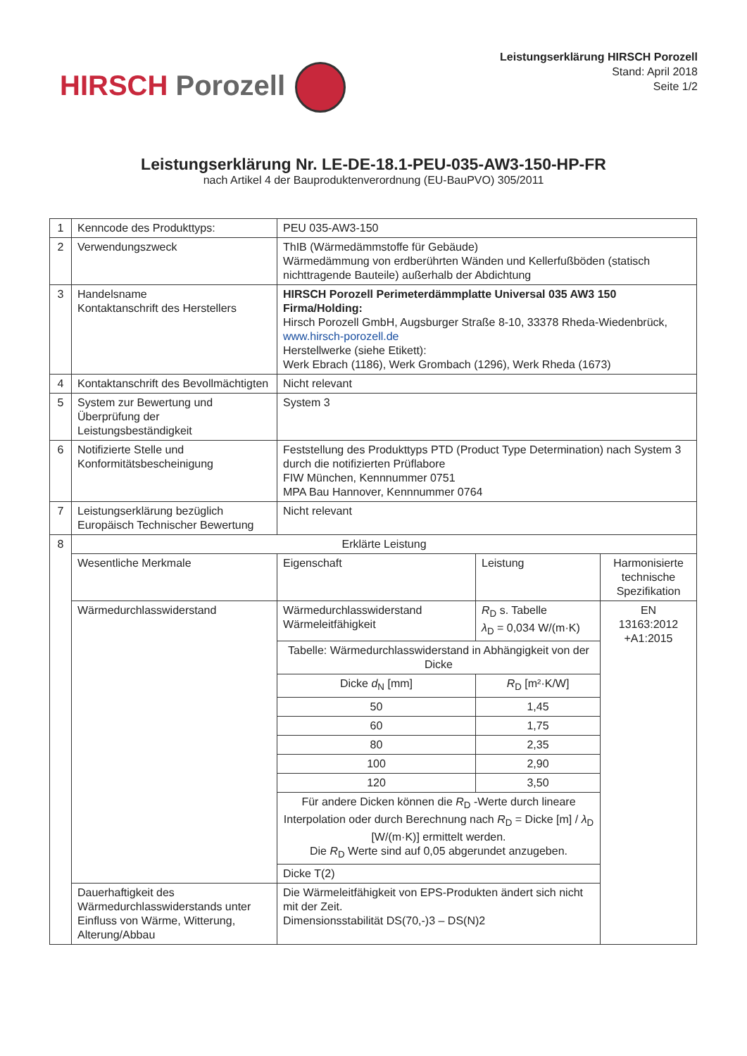HIRSCH Porozell
Leistungserklärung HIRSCH Porozell
Stand: April 2018
Seite 1/2
Leistungserklärung Nr. LE-DE-18.1-PEU-035-AW3-150-HP-FR
nach Artikel 4 der Bauproduktenverordnung (EU-BauPVO) 305/2011
| 1 | Kenncode des Produkttyps: | PEU 035-AW3-150 | | | |
| 2 | Verwendungszweck | ThIB (Wärmedämmstoffe für Gebäude) Wärmedämmung von erdberührten Wänden und Kellerfußböden (statisch nichttragende Bauteile) außerhalb der Abdichtung | | | |
| 3 | Handelsname Kontaktanschrift des Herstellers | HIRSCH Porozell Perimeterdämmplatte Universal 035 AW3 150 Firma/Holding: Hirsch Porozell GmbH, Augsburger Straße 8-10, 33378 Rheda-Wiedenbrück, www.hirsch-porozell.de Herstellwerke (siehe Etikett): Werk Ebrach (1186), Werk Grombach (1296), Werk Rheda (1673) | | | |
| 4 | Kontaktanschrift des Bevollmächtigten | Nicht relevant | | | |
| 5 | System zur Bewertung und Überprüfung der Leistungsbeständigkeit | System 3 | | | |
| 6 | Notifizierte Stelle und Konformitätsbescheinigung | Feststellung des Produkttyps PTD (Product Type Determination) nach System 3 durch die notifizierten Prüflabore FIW München, Kennnummer 0751 MPA Bau Hannover, Kennnummer 0764 | | | |
| 7 | Leistungserklärung bezüglich Europäisch Technischer Bewertung | Nicht relevant | | | |
| 8 | Erklärte Leistung | | | | |
| | Wesentliche Merkmale | Eigenschaft | Leistung | Harmonisierte technische Spezifikation | |
| | Wärmedurchlasswiderstand | Wärmedurchlasswiderstand Wärmeleitfähigkeit | R<sub>D</sub> s. Tabelle λ<sub>D</sub> = 0,034 W/(m·K) | EN 13163:2012 +A1:2015 | |
| | | Tabelle: Wärmedurchlasswiderstand in Abhängigkeit von der Dicke | | | |
| | | Dicke d<sub>N</sub> [mm] | R<sub>D</sub> [m²·K/W] | | |
| | | 50 | 1,45 | | |
| | | 60 | 1,75 | | |
| | | 80 | 2,35 | | |
| | | 100 | 2,90 | | |
| | | 120 | 3,50 | | |
| | | Für andere Dicken können die R<sub>D</sub> -Werte durch lineare Interpolation oder durch Berechnung nach R<sub>D</sub> = Dicke [m] / λ<sub>D</sub> [W/(m·K)] ermittelt werden. Die R<sub>D</sub> Werte sind auf 0,05 abgerundet anzugeben. | | | |
| | | Dicke T(2) | | | |
| | Dauerhaftigkeit des Wärmedurchlasswiderstands unter Einfluss von Wärme, Witterung, Alterung/Abbau | Die Wärmeleitfähigkeit von EPS-Produkten ändert sich nicht mit der Zeit. Dimensionsstabilität DS(70,-)3 – DS(N)2 | | | |